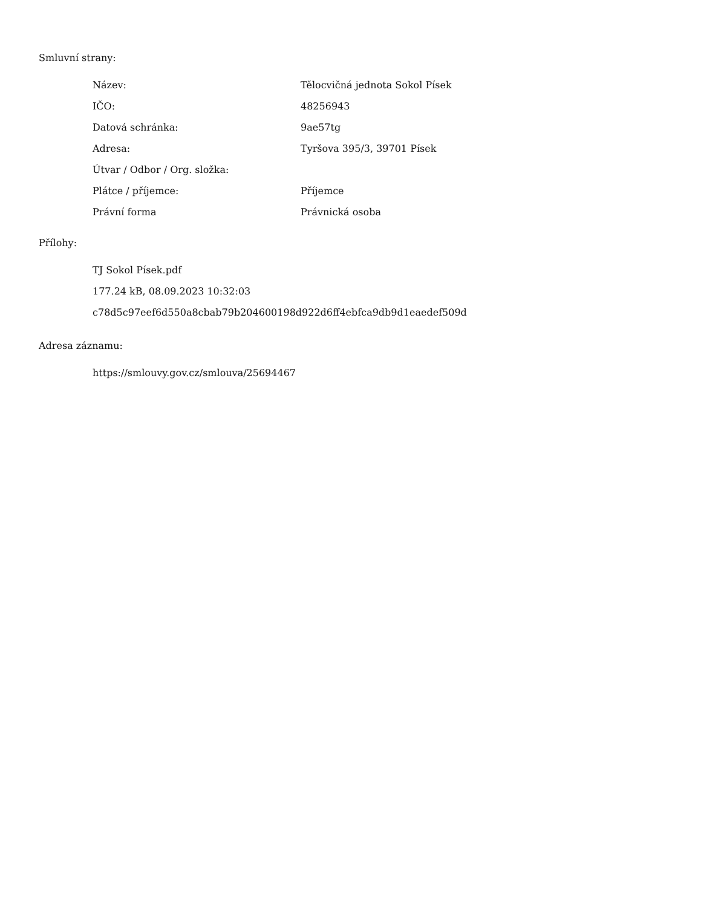Smluvní strany:
| Název: | Tělocvičná jednota Sokol Písek |
| IČO: | 48256943 |
| Datová schránka: | 9ae57tg |
| Adresa: | Tyršova 395/3, 39701 Písek |
| Útvar / Odbor / Org. složka: | |
| Plátce / příjemce: | Příjemce |
| Právní forma | Právnická osoba |
Přílohy:
TJ Sokol Písek.pdf
177.24 kB, 08.09.2023 10:32:03
c78d5c97eef6d550a8cbab79b204600198d922d6ff4ebfca9db9d1eaedef509d
Adresa záznamu:
https://smlouvy.gov.cz/smlouva/25694467